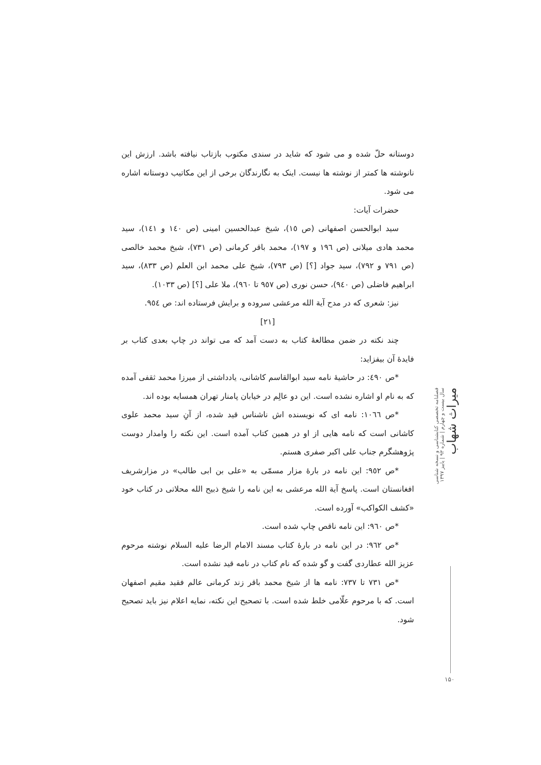دوستانه حلّ شده و می شود که شاید در سندی مکتوب بازتاب نیافته باشد. ارزش این نانوشته ها کمتر از نوشته ها نیست. اینک به نگارندگان برخی از این مکاتیب دوستانه اشاره می شود.
حضرات آیات:
سید ابوالحسن اصفهانی (ص ١٥)، شیخ عبدالحسین امینی (ص ١٤٠ و ١٤١)، سید محمد هادی میلانی (ص ١٩٦ و ١٩٧)، محمد باقر کرمانی (ص ٧٣١)، شیخ محمد خالصی (ص ٧٩١ و ٧٩٢)، سید جواد [؟] (ص ٧٩٣)، شیخ علی محمد ابن العلم (ص ٨٣٣)، سید ابراهیم فاضلی (ص ٩٤٠)، حسن نوری (ص ٩٥٧ تا ٩٦٠)، ملا علی [؟] (ص ١٠٣٣).
نیز: شعری که در مدح آیة الله مرعشی سروده و برایش فرستاده اند: ص ٩٥٤.
[٢١]
چند نکته در ضمن مطالعهٔ کتاب به دست آمد که می تواند در چاپ بعدی کتاب بر فایدهٔ آن بیفزاید:
*ص ٤٩٠: در حاشیهٔ نامه سید ابوالقاسم کاشانی، یادداشتی از میرزا محمد ثقفی آمده که به نام او اشاره نشده است. این دو عالِم در خیابان پامنار تهران همسایه بوده اند.
*ص ١٠٦٦: نامه ای که نویسنده اش ناشناس قید شده، از آنِ سید محمد علوی کاشانی است که نامه هایی از او در همین کتاب آمده است. این نکته را وامدار دوست پژوهشگرم جناب علی اکبر صفری هستم.
*ص ٩٥٢: این نامه در بارهٔ مزار مسمّی به «علی بن ابی طالب» در مزارشریف افغانستان است. پاسخ آیة الله مرعشی به این نامه را شیخ ذبیح الله محلاتی در کتاب خود «کشف الکواکب» آورده است.
*ص ٩٦٠: این نامه ناقص چاپ شده است.
*ص ٩٦٢: در این نامه در بارهٔ کتاب مسند الامام الرضا علیه السلام نوشته مرحوم عزیز الله عطاردی گفت و گو شده که نام کتاب در نامه قید نشده است.
*ص ٧٣١ تا ٧٣٧: نامه ها از شیخ محمد باقر زند کرمانی عالم فقید مقیم اصفهان است. که با مرحوم علّامی خلط شده است. با تصحیح این نکته، نمایه اعلام نیز باید تصحیح شود.
فصلنامه تخصصی کتابشناسی و نسخه شناسی
سال بیست و چهارم | شماره ۹۳ | پاییز ۱۳۹۷
میراث شهاب
۱۵۰